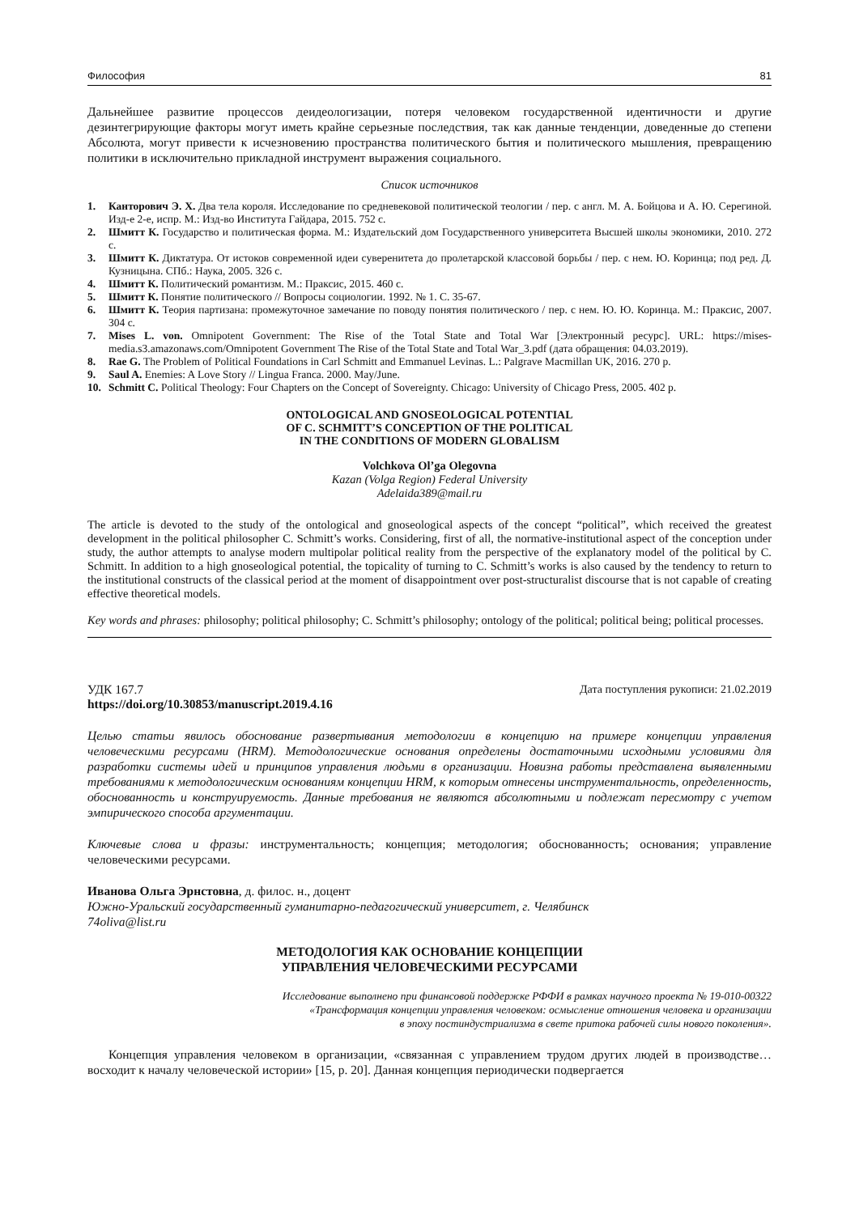Философия 81
Дальнейшее развитие процессов деидеологизации, потеря человеком государственной идентичности и другие дезинтегрирующие факторы могут иметь крайне серьезные последствия, так как данные тенденции, доведенные до степени Абсолюта, могут привести к исчезновению пространства политического бытия и политического мышления, превращению политики в исключительно прикладной инструмент выражения социального.
Список источников
1. Канторович Э. Х. Два тела короля. Исследование по средневековой политической теологии / пер. с англ. М. А. Бойцова и А. Ю. Серегиной. Изд-е 2-е, испр. М.: Изд-во Института Гайдара, 2015. 752 с.
2. Шмитт К. Государство и политическая форма. М.: Издательский дом Государственного университета Высшей школы экономики, 2010. 272 с.
3. Шмитт К. Диктатура. От истоков современной идеи суверенитета до пролетарской классовой борьбы / пер. с нем. Ю. Коринца; под ред. Д. Кузницына. СПб.: Наука, 2005. 326 с.
4. Шмитт К. Политический романтизм. М.: Праксис, 2015. 460 с.
5. Шмитт К. Понятие политического // Вопросы социологии. 1992. № 1. С. 35-67.
6. Шмитт К. Теория партизана: промежуточное замечание по поводу понятия политического / пер. с нем. Ю. Ю. Коринца. М.: Праксис, 2007. 304 с.
7. Mises L. von. Omnipotent Government: The Rise of the Total State and Total War [Электронный ресурс]. URL: https://mises-media.s3.amazonaws.com/Omnipotent Government The Rise of the Total State and Total War_3.pdf (дата обращения: 04.03.2019).
8. Rae G. The Problem of Political Foundations in Carl Schmitt and Emmanuel Levinas. L.: Palgrave Macmillan UK, 2016. 270 p.
9. Saul A. Enemies: A Love Story // Lingua Franca. 2000. May/June.
10. Schmitt C. Political Theology: Four Chapters on the Concept of Sovereignty. Chicago: University of Chicago Press, 2005. 402 p.
ONTOLOGICAL AND GNOSEOLOGICAL POTENTIAL
OF C. SCHMITT’S CONCEPTION OF THE POLITICAL
IN THE CONDITIONS OF MODERN GLOBALISM
Volchkova Ol’ga Olegovna
Kazan (Volga Region) Federal University
Adelaida389@mail.ru
The article is devoted to the study of the ontological and gnoseological aspects of the concept “political”, which received the greatest development in the political philosopher C. Schmitt’s works. Considering, first of all, the normative-institutional aspect of the conception under study, the author attempts to analyse modern multipolar political reality from the perspective of the explanatory model of the political by C. Schmitt. In addition to a high gnoseological potential, the topicality of turning to C. Schmitt’s works is also caused by the tendency to return to the institutional constructs of the classical period at the moment of disappointment over post-structuralist discourse that is not capable of creating effective theoretical models.
Key words and phrases: philosophy; political philosophy; C. Schmitt’s philosophy; ontology of the political; political being; political processes.
УДК 167.7 Дата поступления рукописи: 21.02.2019
https://doi.org/10.30853/manuscript.2019.4.16
Целью статьи явилось обоснование развертывания методологии в концепцию на примере концепции управления человеческими ресурсами (HRM). Методологические основания определены достаточными исходными условиями для разработки системы идей и принципов управления людьми в организации. Новизна работы представлена выявленными требованиями к методологическим основаниям концепции HRM, к которым отнесены инструментальность, определенность, обоснованность и конструируемость. Данные требования не являются абсолютными и подлежат пересмотру с учетом эмпирического способа аргументации.
Ключевые слова и фразы: инструментальность; концепция; методология; обоснованность; основания; управление человеческими ресурсами.
Иванова Ольга Эрнстовна, д. филос. н., доцент
Южно-Уральский государственный гуманитарно-педагогический университет, г. Челябинск
74oliva@list.ru
МЕТОДОЛОГИЯ КАК ОСНОВАНИЕ КОНЦЕПЦИИ
УПРАВЛЕНИЯ ЧЕЛОВЕЧЕСКИМИ РЕСУРСАМИ
Исследование выполнено при финансовой поддержке РФФИ в рамках научного проекта № 19-010-00322
«Трансформация концепции управления человеком: осмысление отношения человека и организации
в эпоху постиндустриализма в свете притока рабочей силы нового поколения».
Концепция управления человеком в организации, «связанная с управлением трудом других людей в производстве… восходит к началу человеческой истории» [15, p. 20]. Данная концепция периодически подвергается